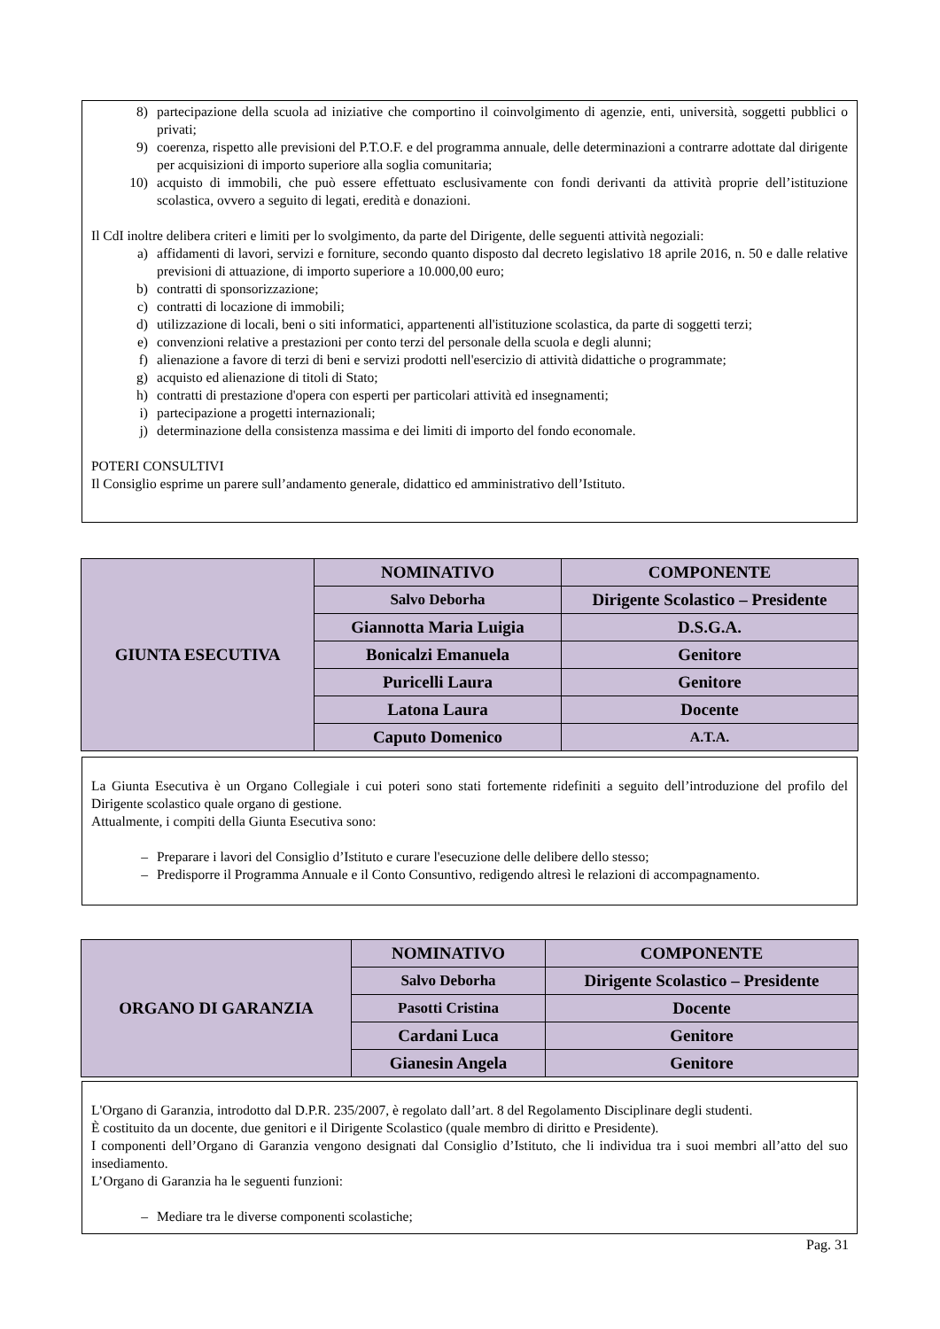8) partecipazione della scuola ad iniziative che comportino il coinvolgimento di agenzie, enti, università, soggetti pubblici o privati;
9) coerenza, rispetto alle previsioni del P.T.O.F. e del programma annuale, delle determinazioni a contrarre adottate dal dirigente per acquisizioni di importo superiore alla soglia comunitaria;
10) acquisto di immobili, che può essere effettuato esclusivamente con fondi derivanti da attività proprie dell’istituzione scolastica, ovvero a seguito di legati, eredità e donazioni.
Il CdI inoltre delibera criteri e limiti per lo svolgimento, da parte del Dirigente, delle seguenti attività negoziali:
a) affidamenti di lavori, servizi e forniture, secondo quanto disposto dal decreto legislativo 18 aprile 2016, n. 50 e dalle relative previsioni di attuazione, di importo superiore a 10.000,00 euro;
b) contratti di sponsorizzazione;
c) contratti di locazione di immobili;
d) utilizzazione di locali, beni o siti informatici, appartenenti all'istituzione scolastica, da parte di soggetti terzi;
e) convenzioni relative a prestazioni per conto terzi del personale della scuola e degli alunni;
f) alienazione a favore di terzi di beni e servizi prodotti nell'esercizio di attività didattiche o programmate;
g) acquisto ed alienazione di titoli di Stato;
h) contratti di prestazione d'opera con esperti per particolari attività ed insegnamenti;
i) partecipazione a progetti internazionali;
j) determinazione della consistenza massima e dei limiti di importo del fondo economale.
POTERI CONSULTIVI
Il Consiglio esprime un parere sull’andamento generale, didattico ed amministrativo dell’Istituto.
| GIUNTA ESECUTIVA | NOMINATIVO | COMPONENTE |
| | Salvo Deborha | Dirigente Scolastico – Presidente |
| | Giannotta Maria Luigia | D.S.G.A. |
| | Bonicalzi Emanuela | Genitore |
| | Puricelli Laura | Genitore |
| | Latona Laura | Docente |
| | Caputo Domenico | A.T.A. |
La Giunta Esecutiva è un Organo Collegiale i cui poteri sono stati fortemente ridefiniti a seguito dell’introduzione del profilo del Dirigente scolastico quale organo di gestione.
Attualmente, i compiti della Giunta Esecutiva sono:
– Preparare i lavori del Consiglio d’Istituto e curare l'esecuzione delle delibere dello stesso;
– Predisporre il Programma Annuale e il Conto Consuntivo, redigendo altresì le relazioni di accompagnamento.
| ORGANO DI GARANZIA | NOMINATIVO | COMPONENTE |
| | Salvo Deborha | Dirigente Scolastico – Presidente |
| | Pasotti Cristina | Docente |
| | Cardani Luca | Genitore |
| | Gianesin Angela | Genitore |
L'Organo di Garanzia, introdotto dal D.P.R. 235/2007, è regolato dall’art. 8 del Regolamento Disciplinare degli studenti.
È costituito da un docente, due genitori e il Dirigente Scolastico (quale membro di diritto e Presidente).
I componenti dell’Organo di Garanzia vengono designati dal Consiglio d’Istituto, che li individua tra i suoi membri all’atto del suo insediamento.
L’Organo di Garanzia ha le seguenti funzioni:
– Mediare tra le diverse componenti scolastiche;
Pag. 31